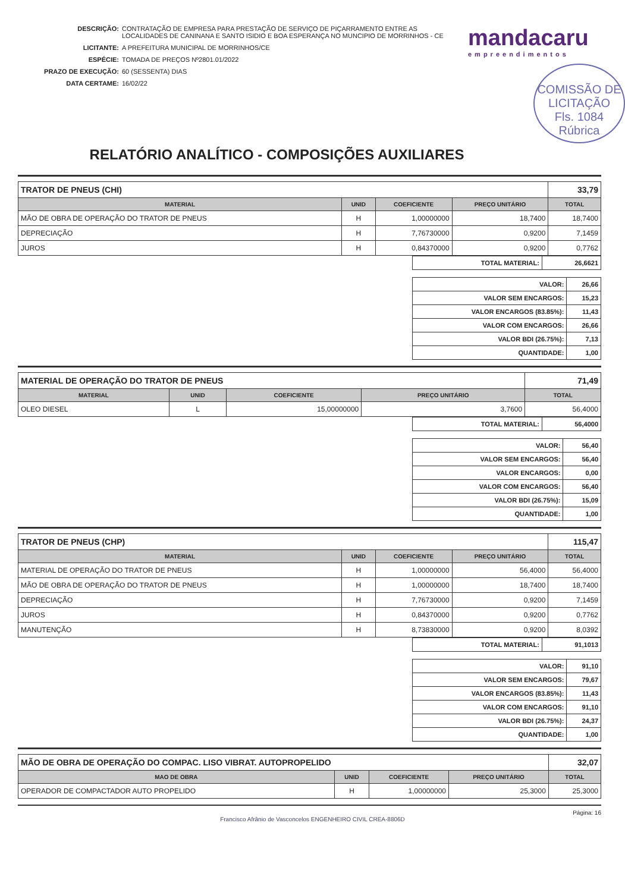DESCRIÇÃO: CONTRATAÇÃO DE EMPRESA PARA PRESTAÇÃO DE SERVIÇO DE PIÇARRAMENTO ENTRE AS LOCALIDADES DE CANINANA E SANTO ISIDIO E BOA ESPERANÇA NO MUNCIPIO DE MORRINHOS - CE
LICITANTE: A PREFEITURA MUNICIPAL DE MORRINHOS/CE
ESPÉCIE: TOMADA DE PREÇOS Nº2801.01/2022
PRAZO DE EXECUÇÃO: 60 (SESSENTA) DIAS
DATA CERTAME: 16/02/22
mandacaru
empreendimentos
COMISSÃO DE LICITAÇÃO
Fls. 1084
Rúbrica
RELATÓRIO ANALÍTICO - COMPOSIÇÕES AUXILIARES
| TRATOR DE PNEUS (CHI) | | | | 33,79 |
| MATERIAL | UNID | COEFICIENTE | PREÇO UNITÁRIO | TOTAL |
| MÃO DE OBRA DE OPERAÇÃO DO TRATOR DE PNEUS | H | 1,00000000 | 18,7400 | 18,7400 |
| DEPRECIAÇÃO | H | 7,76730000 | 0,9200 | 7,1459 |
| JUROS | H | 0,84370000 | 0,9200 | 0,7762 |
| TOTAL MATERIAL: | 26,6621 |
| VALOR: | 26,66 |
| VALOR SEM ENCARGOS: | 15,23 |
| VALOR ENCARGOS (83.85%): | 11,43 |
| VALOR COM ENCARGOS: | 26,66 |
| VALOR BDI (26.75%): | 7,13 |
| QUANTIDADE: | 1,00 |
| MATERIAL DE OPERAÇÃO DO TRATOR DE PNEUS | | | | 71,49 |
| MATERIAL | UNID | COEFICIENTE | PREÇO UNITÁRIO | TOTAL |
| OLEO DIESEL | L | 15,00000000 | 3,7600 | 56,4000 |
| TOTAL MATERIAL: | 56,4000 |
| VALOR: | 56,40 |
| VALOR SEM ENCARGOS: | 56,40 |
| VALOR ENCARGOS: | 0,00 |
| VALOR COM ENCARGOS: | 56,40 |
| VALOR BDI (26.75%): | 15,09 |
| QUANTIDADE: | 1,00 |
| TRATOR DE PNEUS (CHP) | | | | 115,47 |
| MATERIAL | UNID | COEFICIENTE | PREÇO UNITÁRIO | TOTAL |
| MATERIAL DE OPERAÇÃO DO TRATOR DE PNEUS | H | 1,00000000 | 56,4000 | 56,4000 |
| MÃO DE OBRA DE OPERAÇÃO DO TRATOR DE PNEUS | H | 1,00000000 | 18,7400 | 18,7400 |
| DEPRECIAÇÃO | H | 7,76730000 | 0,9200 | 7,1459 |
| JUROS | H | 0,84370000 | 0,9200 | 0,7762 |
| MANUTENÇÃO | H | 8,73830000 | 0,9200 | 8,0392 |
| TOTAL MATERIAL: | 91,1013 |
| VALOR: | 91,10 |
| VALOR SEM ENCARGOS: | 79,67 |
| VALOR ENCARGOS (83.85%): | 11,43 |
| VALOR COM ENCARGOS: | 91,10 |
| VALOR BDI (26.75%): | 24,37 |
| QUANTIDADE: | 1,00 |
| MÃO DE OBRA DE OPERAÇÃO DO COMPAC. LISO VIBRAT. AUTOPROPELIDO | | | | 32,07 |
| MAO DE OBRA | UNID | COEFICIENTE | PREÇO UNITÁRIO | TOTAL |
| OPERADOR DE COMPACTADOR AUTO PROPELIDO | H | 1,00000000 | 25,3000 | 25,3000 |
Página: 16
Francisco Afrânio de Vasconcelos ENGENHEIRO CIVIL CREA-8806D